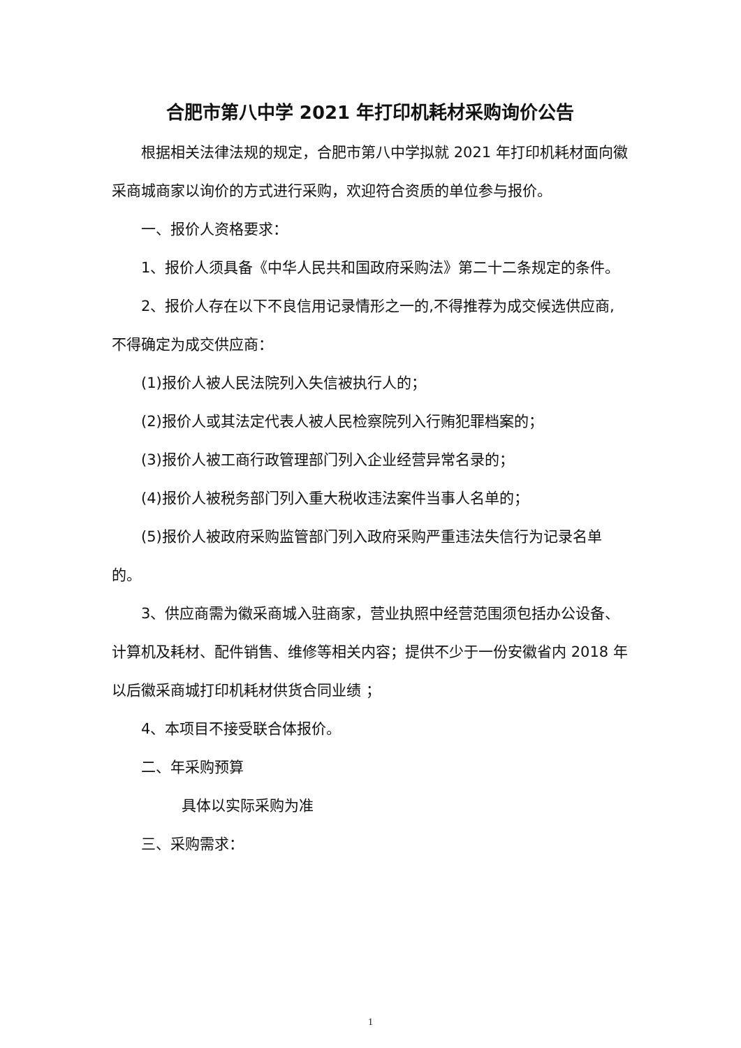合肥市第八中学 2021 年打印机耗材采购询价公告
根据相关法律法规的规定，合肥市第八中学拟就 2021 年打印机耗材面向徽采商城商家以询价的方式进行采购，欢迎符合资质的单位参与报价。
一、报价人资格要求：
1、报价人须具备《中华人民共和国政府采购法》第二十二条规定的条件。
2、报价人存在以下不良信用记录情形之一的,不得推荐为成交候选供应商,不得确定为成交供应商：
(1)报价人被人民法院列入失信被执行人的；
(2)报价人或其法定代表人被人民检察院列入行贿犯罪档案的；
(3)报价人被工商行政管理部门列入企业经营异常名录的；
(4)报价人被税务部门列入重大税收违法案件当事人名单的；
(5)报价人被政府采购监管部门列入政府采购严重违法失信行为记录名单的。
3、供应商需为徽采商城入驻商家，营业执照中经营范围须包括办公设备、计算机及耗材、配件销售、维修等相关内容；提供不少于一份安徽省内 2018 年以后徽采商城打印机耗材供货合同业绩 ；
4、本项目不接受联合体报价。
二、年采购预算
具体以实际采购为准
三、采购需求：
1